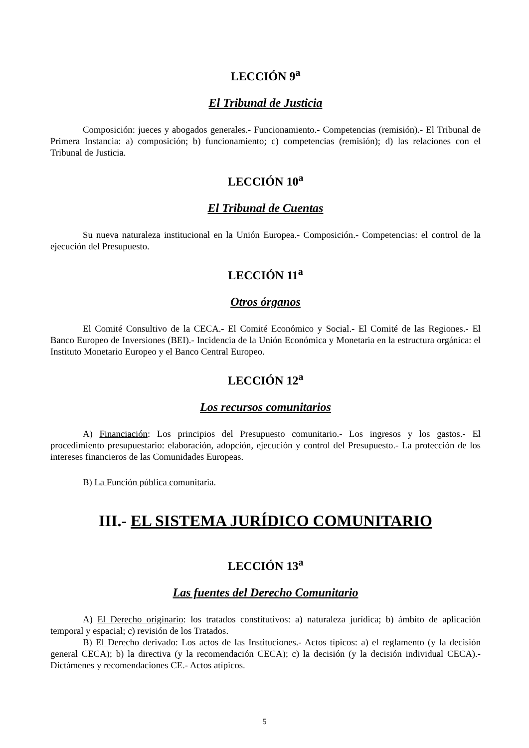LECCIÓN 9<sup>a</sup>
El Tribunal de Justicia
Composición: jueces y abogados generales.- Funcionamiento.- Competencias (remisión).- El Tribunal de Primera Instancia: a) composición; b) funcionamiento; c) competencias (remisión); d) las relaciones con el Tribunal de Justicia.
LECCIÓN 10<sup>a</sup>
El Tribunal de Cuentas
Su nueva naturaleza institucional en la Unión Europea.- Composición.- Competencias: el control de la ejecución del Presupuesto.
LECCIÓN 11<sup>a</sup>
Otros órganos
El Comité Consultivo de la CECA.- El Comité Económico y Social.- El Comité de las Regiones.- El Banco Europeo de Inversiones (BEI).- Incidencia de la Unión Económica y Monetaria en la estructura orgánica: el Instituto Monetario Europeo y el Banco Central Europeo.
LECCIÓN 12<sup>a</sup>
Los recursos comunitarios
A) Financiación: Los principios del Presupuesto comunitario.- Los ingresos y los gastos.- El procedimiento presupuestario: elaboración, adopción, ejecución y control del Presupuesto.- La protección de los intereses financieros de las Comunidades Europeas.
B) La Función pública comunitaria.
III.- EL SISTEMA JURÍDICO COMUNITARIO
LECCIÓN 13<sup>a</sup>
Las fuentes del Derecho Comunitario
A) El Derecho originario: los tratados constitutivos: a) naturaleza jurídica; b) ámbito de aplicación temporal y espacial; c) revisión de los Tratados.
B) El Derecho derivado: Los actos de las Instituciones.- Actos típicos: a) el reglamento (y la decisión general CECA); b) la directiva (y la recomendación CECA); c) la decisión (y la decisión individual CECA).- Dictámenes y recomendaciones CE.- Actos atípicos.
5